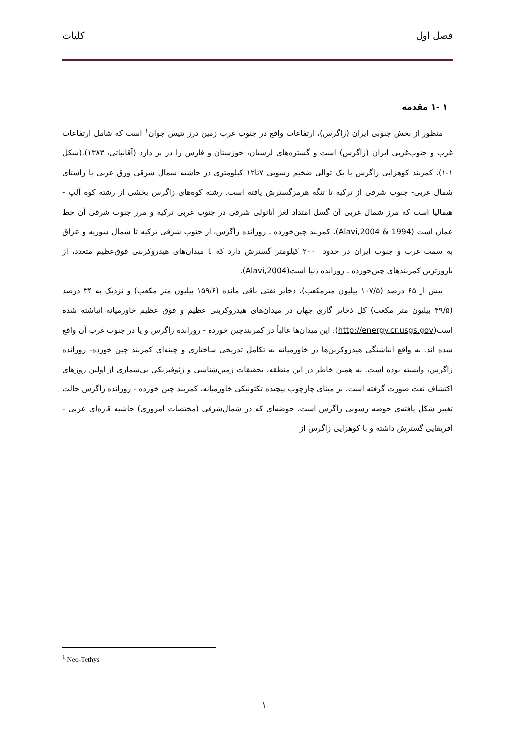فصل اول کلیات
۱ -۱ مقدمه
منظور از بخش جنوبی ایران (زاگرس)، ارتفاعات واقع در جنوب غرب زمین درز تتیس جوان<sup>۱</sup> است که شامل ارتفاعات غرب و جنوب‌غربی ایران (زاگرس) است و گستره‌های لرستان، خوزستان و فارس را در بر دارد (آقانباتی، ۱۳۸۳).(شکل ۱-۱). کمربند کوهزایی زاگرس با یک توالی ضخیم رسوبی ۷تا۱۲ کیلومتری در حاشیه شمال شرقی ورق عربی با راستای شمال غربی- جنوب شرقی از ترکیه تا تنگه هرمزگسترش یافته است. رشته کوه‌های زاگرس بخشی از رشته کوه آلپ - هیمالیا است که مرز شمال غربی آن گسل امتداد لغز آناتولی شرقی در جنوب غربی ترکیه و مرز جنوب شرقی آن خط عمان است (Alavi,2004 & 1994). کمربند چین‌خورده ـ رورانده زاگرس، از جنوب شرقی ترکیه تا شمال سوریه و عراق به سمت غرب و جنوب ایران در حدود ۲۰۰۰ کیلومتر گسترش دارد که با میدان‌های هیدروکربنی فوق‌عظیم متعدد، از بارورترین کمربندهای چین‌خورده ـ رورانده دنیا است(Alavi,2004).
بیش از ۶۵ درصد (۱۰۷/۵ بیلیون مترمکعب)، ذخایر نفتی باقی مانده (۱۵۹/۶ بیلیون متر مکعب) و نزدیک به ۳۴ درصد (۴۹/۵ بیلیون متر مکعب) کل ذخایر گازی جهان در میدان‌های هیدروکربنی عظیم و فوق عظیم خاورمیانه انباشته شده است(http://energy.cr.usgs.gov). این میدان‌ها غالباً در کمربندچین خورده - رورانده زاگرس و یا در جنوب غرب آن واقع شده اند. به واقع انباشتگی هیدروکربن‌ها در خاورمیانه به تکامل تدریجی ساختاری و چینه‌ای کمربند چین خورده- رورانده زاگرس، وابسته بوده است. به همین خاطر در این منطقه، تحقیقات زمین‌شناسی و ژئوفیزیکی بی‌شماری از اولین روزهای اکتشاف نفت صورت گرفته است. بر مبنای چارچوب پیچیده تکتونیکی خاورمیانه، کمربند چین خورده - رورانده زاگرس حالت تغییر شکل یافته‌ی حوضه رسوبی زاگرس است، حوضه‌ای که در شمال‌شرقی (مختصات امروزی) حاشیه قاره‌ای عربی - آفریقایی گسترش داشته و با کوهزایی زاگرس از
<sup>1</sup> Neo-Tethys
۱